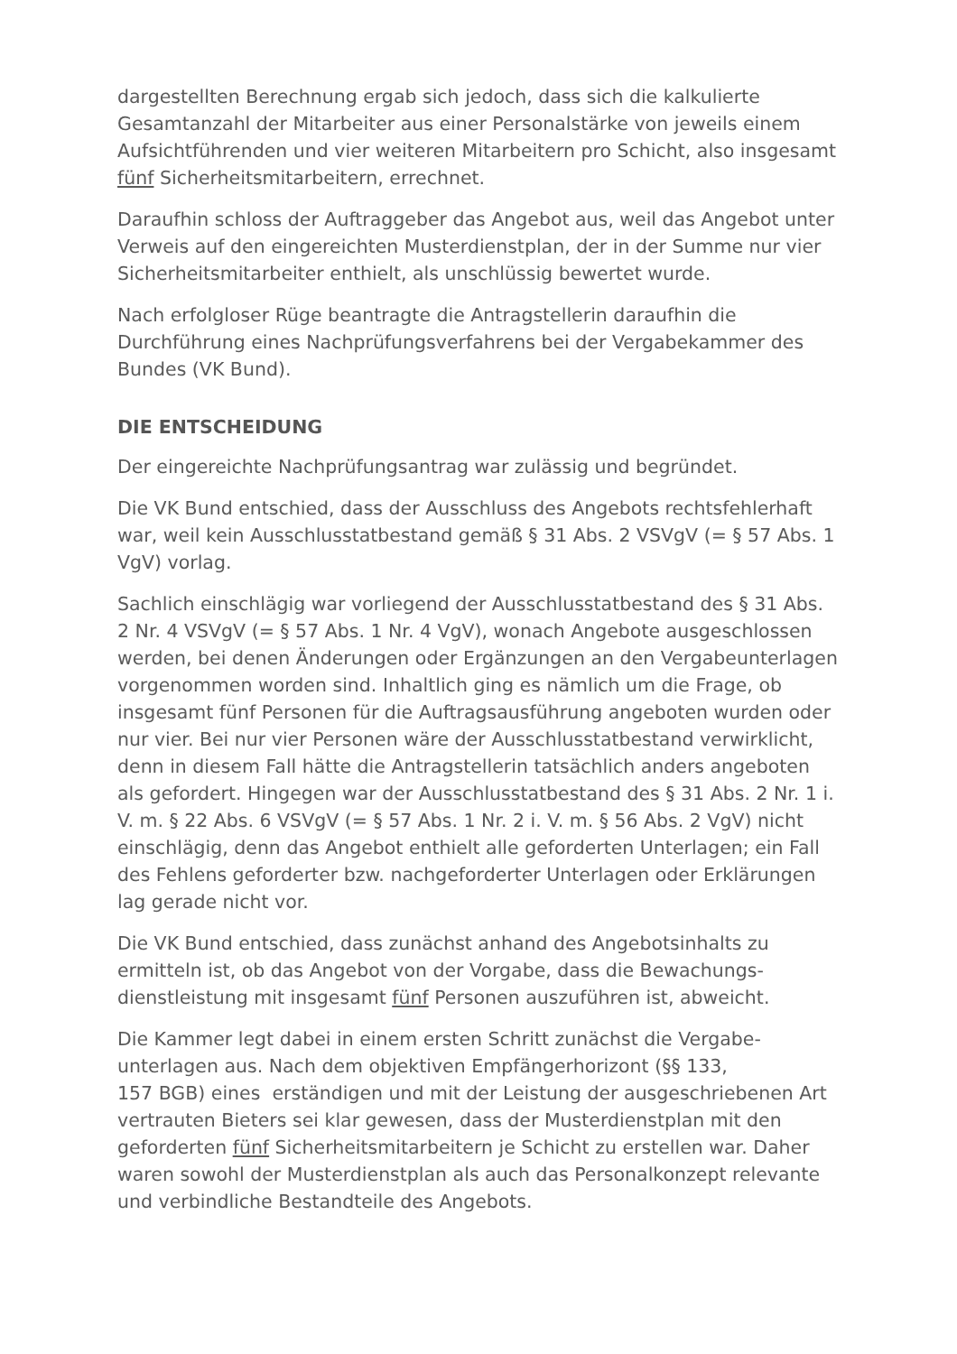dargestellten Berechnung ergab sich jedoch, dass sich die kalkulierte Gesamtanzahl der Mitarbeiter aus einer Personalstärke von jeweils einem Aufsichtführenden und vier weiteren Mitarbeitern pro Schicht, also insgesamt fünf Sicherheitsmitarbeitern, errechnet.
Daraufhin schloss der Auftraggeber das Angebot aus, weil das Angebot unter Verweis auf den eingereichten Musterdienstplan, der in der Summe nur vier Sicherheitsmitarbeiter enthielt, als unschlüssig bewertet wurde.
Nach erfolgloser Rüge beantragte die Antragstellerin daraufhin die Durchführung eines Nachprüfungsverfahrens bei der Vergabekammer des Bundes (VK Bund).
DIE ENTSCHEIDUNG
Der eingereichte Nachprüfungsantrag war zulässig und begründet.
Die VK Bund entschied, dass der Ausschluss des Angebots rechtsfehlerhaft war, weil kein Ausschlusstatbestand gemäß § 31 Abs. 2 VSVgV (= § 57 Abs. 1 VgV) vorlag.
Sachlich einschlägig war vorliegend der Ausschlusstatbestand des § 31 Abs. 2 Nr. 4 VSVgV (= § 57 Abs. 1 Nr. 4 VgV), wonach Angebote ausgeschlossen werden, bei denen Änderungen oder Ergänzungen an den Vergabeunterlagen vorgenommen worden sind. Inhaltlich ging es nämlich um die Frage, ob insgesamt fünf Personen für die Auftragsausführung angeboten wurden oder nur vier. Bei nur vier Personen wäre der Ausschlusstatbestand verwirklicht, denn in diesem Fall hätte die Antragstellerin tatsächlich anders angeboten als gefordert. Hingegen war der Ausschlusstatbestand des § 31 Abs. 2 Nr. 1 i. V. m. § 22 Abs. 6 VSVgV (= § 57 Abs. 1 Nr. 2 i. V. m. § 56 Abs. 2 VgV) nicht einschlägig, denn das Angebot enthielt alle geforderten Unterlagen; ein Fall des Fehlens geforderter bzw. nachgeforderter Unterlagen oder Erklärungen lag gerade nicht vor.
Die VK Bund entschied, dass zunächst anhand des Angebotsinhalts zu ermitteln ist, ob das Angebot von der Vorgabe, dass die Bewachungs-
dienstleistung mit insgesamt fünf Personen auszuführen ist, abweicht.
Die Kammer legt dabei in einem ersten Schritt zunächst die Vergabe-
unterlagen aus. Nach dem objektiven Empfängerhorizont (§§ 133,
157 BGB) eines erständigen und mit der Leistung der ausgeschriebenen Art vertrauten Bieters sei klar gewesen, dass der Musterdienstplan mit den geforderten fünf Sicherheitsmitarbeitern je Schicht zu erstellen war. Daher waren sowohl der Musterdienstplan als auch das Personalkonzept relevante und verbindliche Bestandteile des Angebots.